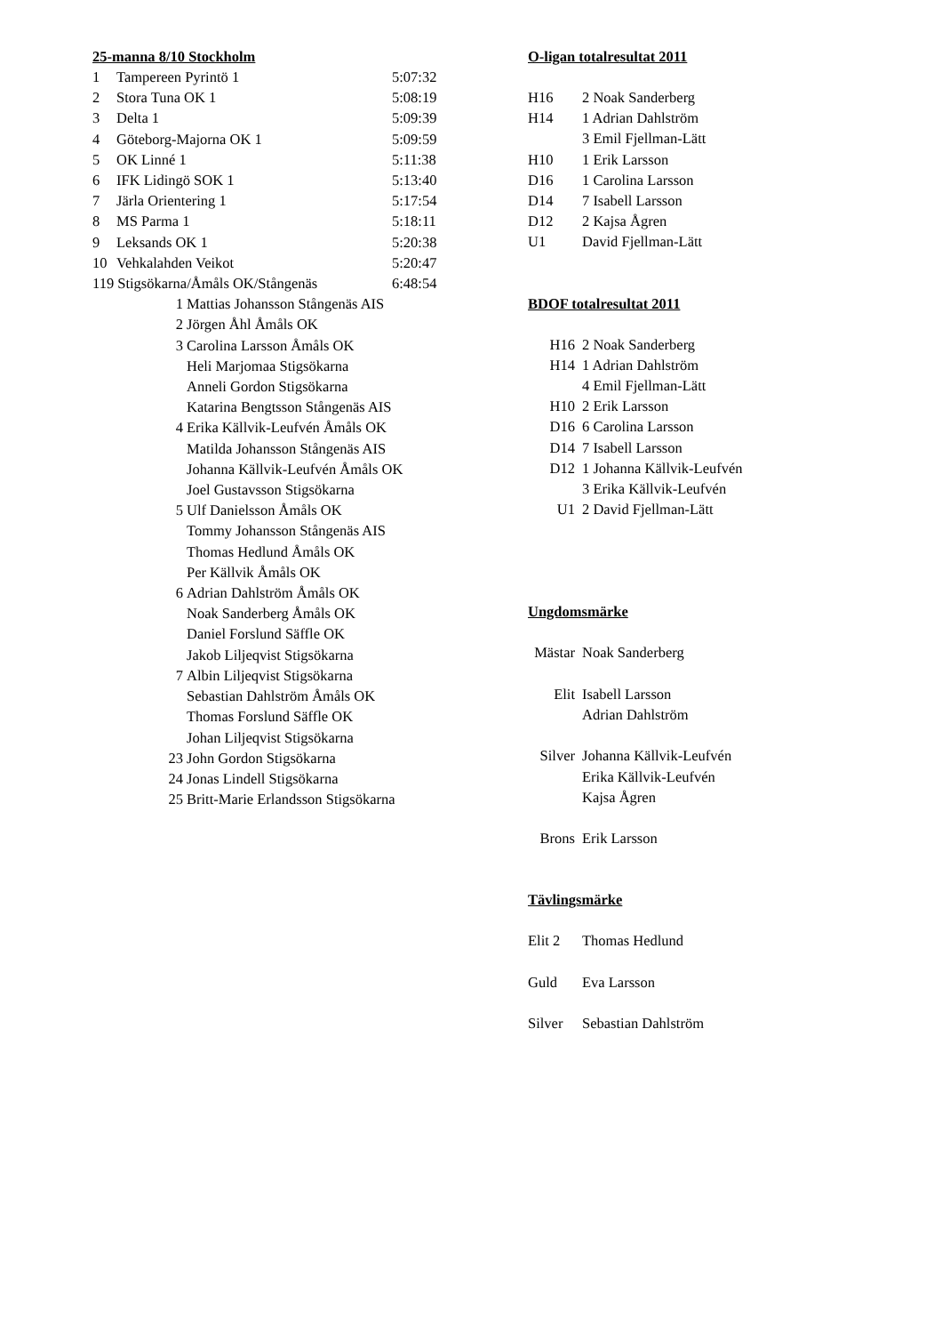25-manna 8/10 Stockholm
| 1 | Tampereen Pyrintö 1 | 5:07:32 |
| 2 | Stora Tuna OK 1 | 5:08:19 |
| 3 | Delta 1 | 5:09:39 |
| 4 | Göteborg-Majorna OK 1 | 5:09:59 |
| 5 | OK Linné 1 | 5:11:38 |
| 6 | IFK Lidingö SOK 1 | 5:13:40 |
| 7 | Järla Orientering 1 | 5:17:54 |
| 8 | MS Parma 1 | 5:18:11 |
| 9 | Leksands OK 1 | 5:20:38 |
| 10 | Vehkalahden Veikot | 5:20:47 |
| 119 Stigsökarna/Åmåls OK/Stångenäs | | 6:48:54 |
| 1 | Mattias Johansson Stångenäs AIS |
| 2 | Jörgen Åhl Åmåls OK |
| 3 | Carolina Larsson Åmåls OK |
| | Heli Marjomaa Stigsökarna |
| | Anneli Gordon Stigsökarna |
| | Katarina Bengtsson Stångenäs AIS |
| 4 | Erika Källvik-Leufvén Åmåls OK |
| | Matilda Johansson Stångenäs AIS |
| | Johanna Källvik-Leufvén Åmåls OK |
| | Joel Gustavsson Stigsökarna |
| 5 | Ulf Danielsson Åmåls OK |
| | Tommy Johansson Stångenäs AIS |
| | Thomas Hedlund Åmåls OK |
| | Per Källvik Åmåls OK |
| 6 | Adrian Dahlström Åmåls OK |
| | Noak Sanderberg Åmåls OK |
| | Daniel Forslund Säffle OK |
| | Jakob Liljeqvist Stigsökarna |
| 7 | Albin Liljeqvist Stigsökarna |
| | Sebastian Dahlström Åmåls OK |
| | Thomas Forslund Säffle OK |
| | Johan Liljeqvist Stigsökarna |
| 23 | John Gordon Stigsökarna |
| 24 | Jonas Lindell Stigsökarna |
| 25 | Britt-Marie Erlandsson Stigsökarna |
O-ligan totalresultat 2011
| H16 | 2 Noak Sanderberg |
| H14 | 1 Adrian Dahlström |
| | 3 Emil Fjellman-Lätt |
| H10 | 1 Erik Larsson |
| D16 | 1 Carolina Larsson |
| D14 | 7 Isabell Larsson |
| D12 | 2 Kajsa Ågren |
| U1 | David Fjellman-Lätt |
BDOF totalresultat 2011
| H16 | 2 Noak Sanderberg |
| H14 | 1 Adrian Dahlström |
| | 4 Emil Fjellman-Lätt |
| H10 | 2 Erik Larsson |
| D16 | 6 Carolina Larsson |
| D14 | 7 Isabell Larsson |
| D12 | 1 Johanna Källvik-Leufvén |
| | 3 Erika Källvik-Leufvén |
| U1 | 2 David Fjellman-Lätt |
Ungdomsmärke
| Mästar | Noak Sanderberg |
| Elit | Isabell Larsson |
| | Adrian Dahlström |
| Silver | Johanna Källvik-Leufvén |
| | Erika Källvik-Leufvén |
| | Kajsa Ågren |
| Brons | Erik Larsson |
Tävlingsmärke
| Elit 2 | Thomas Hedlund |
| Guld | Eva Larsson |
| Silver | Sebastian Dahlström |